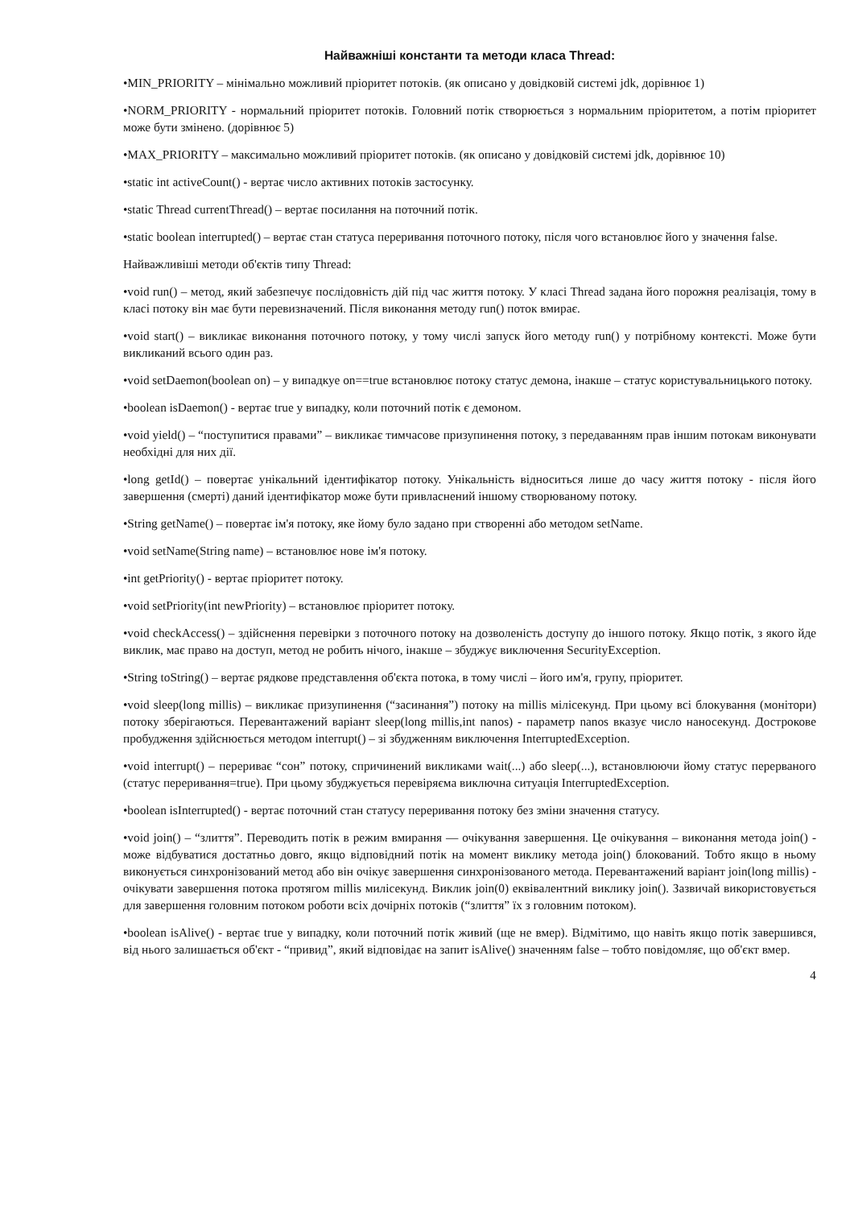Найважніші константи та методи класа Thread:
•MIN_PRIORITY – мінімально можливий пріоритет потоків. (як описано у довідковій системі jdk, дорівнює 1)
•NORM_PRIORITY - нормальний пріоритет потоків. Головний потік створюється з нормальним пріоритетом, а потім пріоритет може бути змінено. (дорівнює 5)
•MAX_PRIORITY – максимально можливий пріоритет потоків. (як описано у довідковій системі jdk, дорівнює 10)
•static int activeCount() - вертає число активних потоків застосунку.
•static Thread currentThread() – вертає посилання на поточний потік.
•static boolean interrupted() – вертає стан статуса переривання поточного потоку, після чого встановлює його у значення false.
Найважливіші методи об'єктів типу Thread:
•void run() – метод, який забезпечує послідовність дій під час життя потоку. У класі Thread задана його порожня реалізація, тому в класі потоку він має бути перевизначений. Після виконання методу run() поток вмирає.
•void start() – викликає виконання поточного потоку, у тому числі запуск його методу run() у потрібному контексті. Може бути викликаний всього один раз.
•void setDaemon(boolean on) – у випадкуе on==true встановлює потоку статус демона, інакше – статус користувальницького потоку.
•boolean isDaemon() - вертає true у випадку, коли поточний потік є демоном.
•void yield() – “поступитися правами” – викликає тимчасове призупинення потоку, з передаванням прав іншим потокам виконувати необхідні для них дії.
•long getId() – повертає унікальний ідентифікатор потоку. Унікальність відноситься лише до часу життя потоку - після його завершення (смерті) даний ідентифікатор може бути привласнений іншому створюваному потоку.
•String getName() – повертає ім'я потоку, яке йому було задано при створенні або методом setName.
•void setName(String name) – встановлює нове ім'я потоку.
•int getPriority() - вертає пріоритет потоку.
•void setPriority(int newPriority) – встановлює пріоритет потоку.
•void checkAccess() – здійснення перевірки з поточного потоку на дозволеність доступу до іншого потоку. Якщо потік, з якого йде виклик, має право на доступ, метод не робить нічого, інакше – збуджує виключення SecurityException.
•String toString() – вертає рядкове представлення об'єкта потока, в тому числі – його им'я, групу, пріоритет.
•void sleep(long millis) – викликає призупинення (“засинання”) потоку на millis мілісекунд. При цьому всі блокування (монітори) потоку зберігаються. Перевантажений варіант sleep(long millis,int nanos) - параметр nanos вказує число наносекунд. Дострокове пробудження здійснюється методом interrupt() – зі збудженням виключення InterruptedException.
•void interrupt() – перериває “сон” потоку, спричинений викликами wait(...) або sleep(...), встановлюючи йому статус перерваного (статус переривання=true). При цьому збуджується перевіряєма виключна ситуація InterruptedException.
•boolean isInterrupted() - вертає поточний стан статусу переривання потоку без зміни значення статусу.
•void join() – “злиття”. Переводить потік в режим вмирання — очікування завершення. Це очікування – виконання метода join() - може відбуватися достатньо довго, якщо відповідний потік на момент виклику метода join() блокований. Тобто якщо в ньому виконується синхронізований метод або він очікує завершення синхронізованого метода. Перевантажений варіант join(long millis) - очікувати завершення потока протягом millis милісекунд. Виклик join(0) еквівалентний виклику join(). Зазвичай використовується для завершення головним потоком роботи всіх дочірніх потоків (“злиття” їх з головним потоком).
•boolean isAlive() - вертає true у випадку, коли поточний потік живий (ще не вмер). Відмітимо, що навіть якщо потік завершився, від нього залишається об'єкт - “привид”, який відповідає на запит isAlive() значенням false – тобто повідомляє, що об'єкт вмер.
4